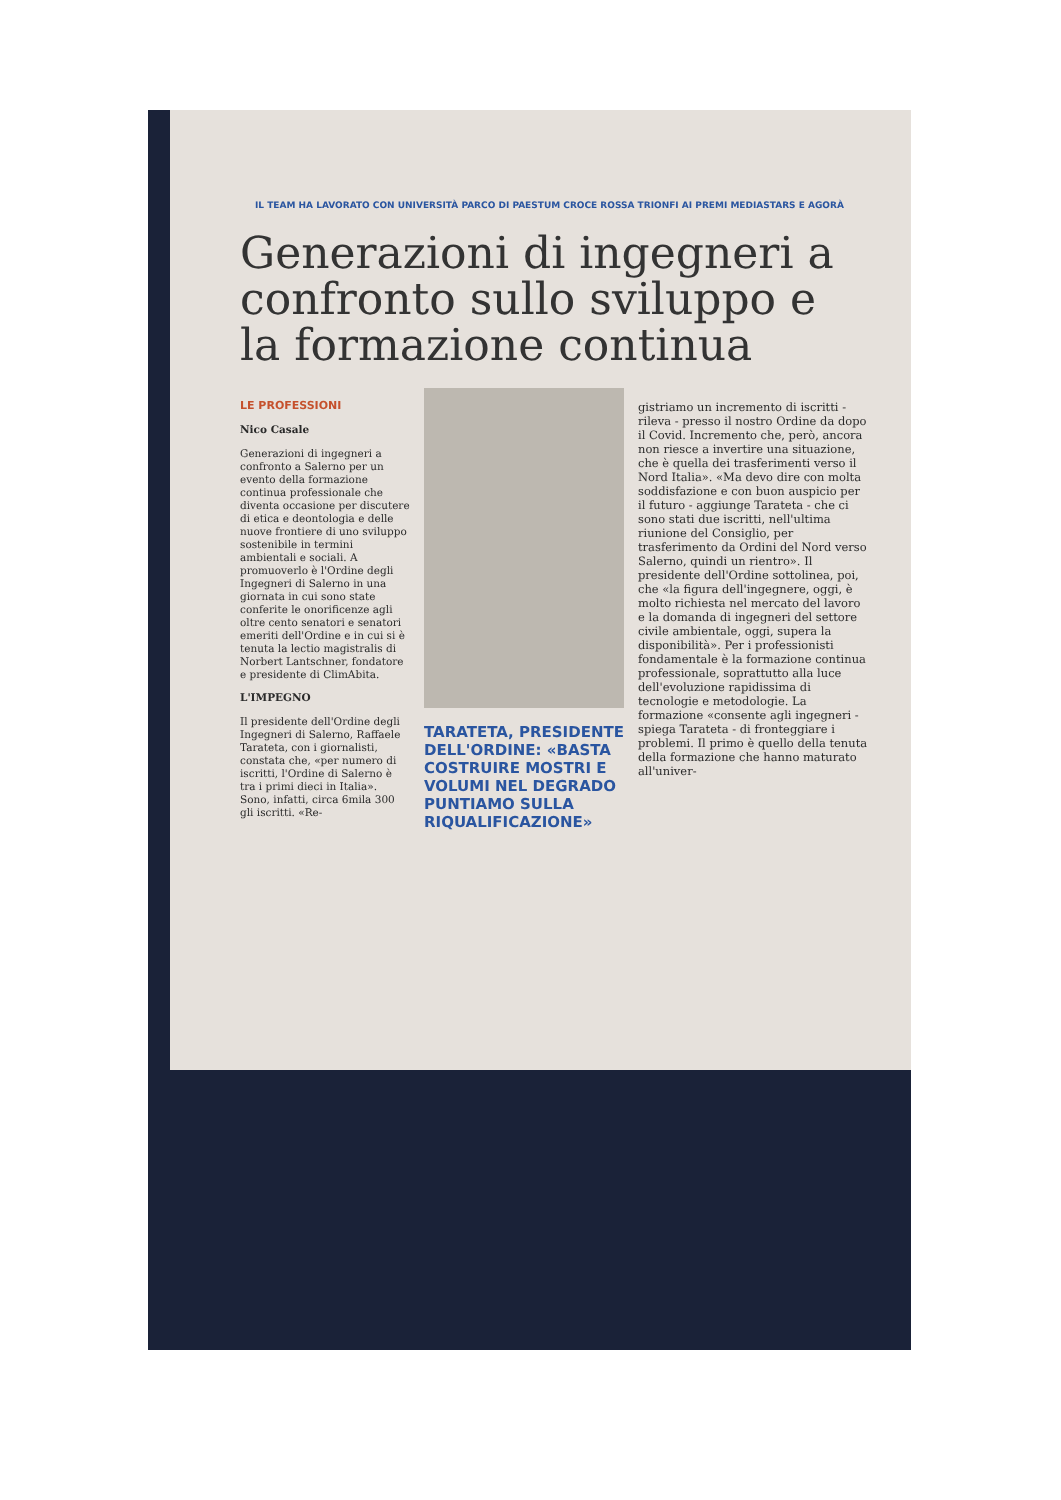IL TEAM HA LAVORATO CON UNIVERSITÀ PARCO DI PAESTUM CROCE ROSSA TRIONFI AI PREMI MEDIASTARS E AGORÀ
Generazioni di ingegneri a confronto sullo sviluppo e la formazione continua
LE PROFESSIONI
Nico Casale
Generazioni di ingegneri a confronto a Salerno per un evento della formazione continua professionale che diventa occasione per discutere di etica e deontologia e delle nuove frontiere di uno sviluppo sostenibile in termini ambientali e sociali. A promuoverlo è l'Ordine degli Ingegneri di Salerno in una giornata in cui sono state conferite le onorificenze agli oltre cento senatori e senatori emeriti dell'Ordine e in cui si è tenuta la lectio magistralis di Norbert Lantschner, fondatore e presidente di ClimAbita.
L'IMPEGNO
Il presidente dell'Ordine degli Ingegneri di Salerno, Raffaele Tarateta, con i giornalisti, constata che, «per numero di iscritti, l'Ordine di Salerno è tra i primi dieci in Italia». Sono, infatti, circa 6mila 300 gli iscritti. «Re-
TARATETA, PRESIDENTE DELL'ORDINE: «BASTA COSTRUIRE MOSTRI E VOLUMI NEL DEGRADO PUNTIAMO SULLA RIQUALIFICAZIONE»
gistriamo un incremento di iscritti - rileva - presso il nostro Ordine da dopo il Covid. Incremento che, però, ancora non riesce a invertire una situazione, che è quella dei trasferimenti verso il Nord Italia». «Ma devo dire con molta soddisfazione e con buon auspicio per il futuro - aggiunge Tarateta - che ci sono stati due iscritti, nell'ultima riunione del Consiglio, per trasferimento da Ordini del Nord verso Salerno, quindi un rientro». Il presidente dell'Ordine sottolinea, poi, che «la figura dell'ingegnere, oggi, è molto richiesta nel mercato del lavoro e la domanda di ingegneri del settore civile ambientale, oggi, supera la disponibilità». Per i professionisti fondamentale è la formazione continua professionale, soprattutto alla luce dell'evoluzione rapidissima di tecnologie e metodologie. La formazione «consente agli ingegneri - spiega Tarateta - di fronteggiare i problemi. Il primo è quello della tenuta della formazione che hanno maturato all'univer-